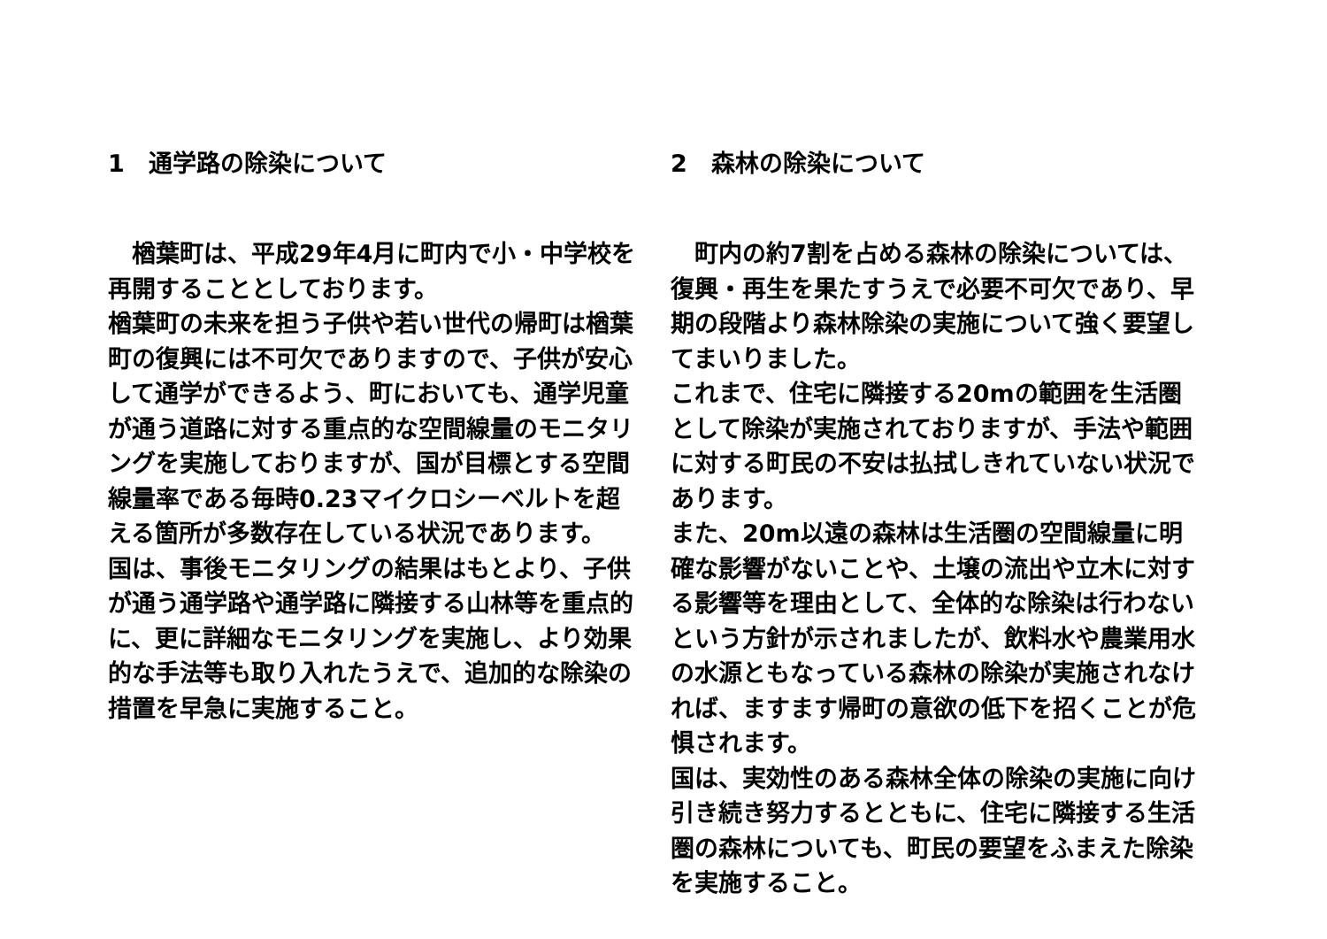1　通学路の除染について
　楢葉町は、平成29年4月に町内で小・中学校を再開することとしております。
楢葉町の未来を担う子供や若い世代の帰町は楢葉町の復興には不可欠でありますので、子供が安心して通学ができるよう、町においても、通学児童が通う道路に対する重点的な空間線量のモニタリングを実施しておりますが、国が目標とする空間線量率である毎時0.23マイクロシーベルトを超える箇所が多数存在している状況であります。
国は、事後モニタリングの結果はもとより、子供が通う通学路や通学路に隣接する山林等を重点的に、更に詳細なモニタリングを実施し、より効果的な手法等も取り入れたうえで、追加的な除染の措置を早急に実施すること。
2　森林の除染について
　町内の約7割を占める森林の除染については、復興・再生を果たすうえで必要不可欠であり、早期の段階より森林除染の実施について強く要望してまいりました。
これまで、住宅に隣接する20mの範囲を生活圏として除染が実施されておりますが、手法や範囲に対する町民の不安は払拭しきれていない状況であります。
また、20m以遠の森林は生活圏の空間線量に明確な影響がないことや、土壌の流出や立木に対する影響等を理由として、全体的な除染は行わないという方針が示されましたが、飲料水や農業用水の水源ともなっている森林の除染が実施されなければ、ますます帰町の意欲の低下を招くことが危惧されます。
国は、実効性のある森林全体の除染の実施に向け引き続き努力するとともに、住宅に隣接する生活圏の森林についても、町民の要望をふまえた除染を実施すること。